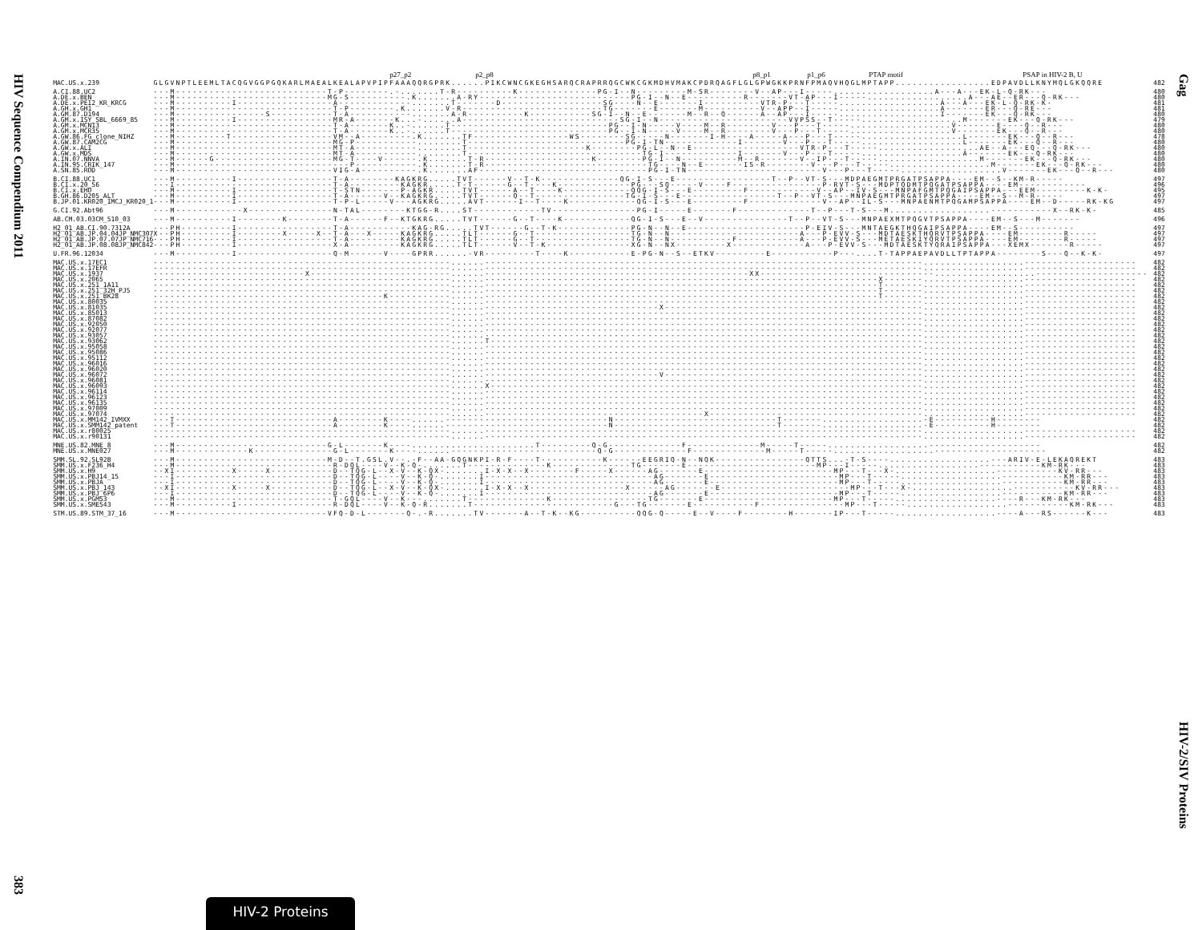HIV Sequence Compendium 2011
383
p27_p2 p2_p8 p8_p1 p1_p6 PTAP motif PSAP in HIV-2 B, U
| MAC.US.x.239 | GLGVNPTLEEMLTACQGVGGPGQKARLMAEALKEALAPVPIPFAAAQQRGPRK......PIKCWNCGKEGHSARQCRAPRRQGCWKCGKMDHVMAKCPDRQAGFLGLGPWGKKPRNFPMAQVHQGLMPTAPP.................EDPAVDLLKNYMQLGKQQRE | 482 |
| A.CI.88.UC2 | ---M---------------------------T-P--------.-.......T-R----------K--------------PG-I--N---------M-SR--------V--AP---I-----..................A---A---EK-L-Q-RK--- | 480 |
| A.DE.x.BEN | ---M---------------------------MG-S----------.K.......A-RY---------------------------PG-I--N--E----------R-------VT-AP---I-----..................A---AE--ER---Q-RK--- | 480 |
| A.DE.x.PEI2_KR_KRCG | ---M----------I-----------------A-------------.......T-------D------------------SG----N--E-------I----------VTR-P---T-----..................A---A---EK-L-Q-RK-K- | 481 |
| A.GH.x.GH1 | ---M----------------------------T-P--------.K.......V-R-------------------------TG-------E-------M----------V--APP--I-----..................A-------ER---Q-RE--- | 481 |
| A.GM.87.D194 | ---M----------------S-----------T-A-----------.......A-R----------K-----------SG-I--N--E-------M--R--Q------A--AP---I-----..................I-------EK---Q-RK--- | 480 |
| A.GM.x.ISY_SBL_6669_85 | ---M----------I-----------------MR-A-------K...-......A----------------------------SG-I--N-----------------------VVPSS--T-----..................M-------EK---Q-RK--- | 479 |
| A.GM.x.MCN13 | ---M----------------------------T-A-------K..-......T----------------------------PG--I-N-----V----M--R--------V---P---T-----..................V-------E----Q--R--- | 480 |
| A.GM.x.MCR35 | ---M----------------------------T-A-------K..-......T----------------------------PG--I-N-----V----M--R--------V---P---T-----..................V-------EK---Q--R--- | 480 |
| A.GW.86.FG_clone_NIHZ | ---M---------T------------------VM--A---------.K.......TF-----------------WS--------SG-----N-------I-H----A-----A---P---T-----..................L-------EK---Q--R--- | 478 |
| A.GW.87.CAM2CG | ---M----------------------------MG-P-----------........T----------------------------PG-I-TN-------------I-------V---P---T-----..................L-------EK---Q--R--- | 480 |
| A.GW.x.ALI | ---M----------------------------MT-A-----------........T---------------------K--------PG-L--N--E-------------------VTR-P---T-----..................AE--A---EQ---Q-RK--- | 480 |
| A.GW.x.MDS | ---M----------------------------MT-A-----------........T-------------------------------TG-I-------------I-------V---P---T-----..................A-------EK---Q-RK--- | 480 |
| A.IN.07.NNVA | ---M------G---------------------MG-T----V------.K.......T-R-------------------K--------PG-I--N----------M--R-------V--IP---T-----..................M-------EK---Q-RK--- | 480 |
| A.IN.95.CRIK_147 | ---M-------------------------------P-----------.K.......T-R-----------------------------TG----N--E-------IS-R--------V---P---T-----..................M-------EK---Q-RK--- | 480 |
| A.SN.85.ROD | ---M----------------------------VIG-A----------.K.......AF------------------------------PG-I-TN------------------------V---P---T-----..................V-------EK---Q--R--- | 480 |
| B.CI.88.UC1 | ---M----------I-----------------T-A--------KAGKRG.....TVT------V--T-K--------------QG-I-S---E-----------------T--P--VT-S---MDPAEGMTPRGATPSAPPA----EM--S--KM-R----- | 497 |
| B.CI.x.20_56 | ---I----------------------------T-A---------KAGKR.....T-T------G--T----K-------------PG---SQ-----V----F----------------P-RVT-S---MDPTQDMTPQGATPSAPPA----EM------------ | 496 |
| B.CI.x.EHO | ---M----------I-----------------T-STN-------P-AGKR.....TVT------A--T----K------------QQG-I-S---E---------F------------V--AP--IV-S---MNPAFGMTPQGAIPSAPPA---EEM---------K-K- | 495 |
| B.GH.86.D205_ALT | ---M----------I-----------------T-A------V--KAGKRG.....TVT------Q--T----------------TG-I-S---E-----------------T--P--VT-S---MNPAEGMTPRGATPSAPPA----EM--S--M-R----- | 497 |
| B.JP.01.KR020_IMCJ_KR020_1 | ---M----------I-----------------T-P-L-----V---AGKRG.....AVT------I--T----K------------QG-I-S---E---------F-------------V--AP--IL-S---MNPAENMTPQGAMPSAPPA----EM--D-----RK-KG | 497 |
| G.CI.92.Abt96 | ---M------------X---------------N-TAL--------KTGG-R....ST------------TV---------------PG-I-----E-------F-------------T--P---T-S---M..................-----------X--RK-K- | 485 |
| AB.CM.03.03CM_510_03 | ---M----------I--------K--------T-A------F--KTGKRG.....TVT------G--T----K------------QG-I-S---E--V---------------T--P--VT-S---MNPAEXMTPQGVTPSAPPA----EM--S---M------- | 496 |
| H2_01_AB.CI.90.7312A | ---PH---------I-----------------T-A-----------KAG-RG.....TVT------G--T-K-------------PG-N--N--E---------------------P-EIV-S---MNTAEGKTHQGAIPSAPPA----EM--S---------- | 497 |
| H2_01_AB.JP.04.04JP_NMC307 | X--PH---------I--------X-----X--T-A---X-----KAGKRG.....TLT------G--T-----------------TG-N--N-----------------------A---P-EVV-S---MDTAESKTHQRVTPSAPPA----EM--------R----- | 497 |
| H2_01_AB.JP.07.07JP_NMC716 | ---PH---------I-----------------T-A---------KAGKRG.....TLT------G--T-----------------TG-N--N-----------F-----------A---P-EVV-S---METAESKIYQRVTPSAPPA----EM--------R----- | 497 |
| H2_01_AB.JP.08.08JP_NMC842 | ---PH---------I-----------------X-A---------KAGKRG.....TLT------V--T-K---------------XG-N--NX---------X-------------A---P-EVV-S---MDTAESKTYQRAIPSAPPA---XEMX-------R----- | 497 |
| U.FR.96.12034 | ---M----------I-----------------Q-M------V----GPRR......-VR---------T----K-----------E-PG-N--S--ETKV---------E-----------P---....T-TAPPAEPAVDLLTPTAPPA--------S---Q--K-K- | 497 |
| MAC.US.x.17EC1 | -----------------------------------------------------......------------------------------------------------------------------------------..................-------------------- | 482 |
| MAC.US.x.17EFR | -----------------------------------------------------......------------------------------------------------------------------------------..................-------------------- | 482 |
| MAC.US.x.1937 | ---------------------------X-------------------------......-----------------------------------------------XX-------------------------------..................-------------------- | 482 |
| MAC.US.x.2065 | -----------------------------------------------------......----------------------------------------------------------------------X-------..................-------------------- | 482 |
| MAC.US.x.251_1A11 | -----------------------------------------------------......----------------------------------------------------------------------T-------..................-------------------- | 482 |
| MAC.US.x.251_32H_PJ5 | -----------------------------------------------------......----------------------------------------------------------------------T-------..................-------------------- | 482 |
| MAC.US.x.251_BK28 | -----------------------------------------K-----------......----------------------------------------------------------------------T-------..................-------------------- | 482 |
| MAC.US.x.80035 | -----------------------------------------------------......------------------------------------------------------------------------------..................-------------------- | 482 |
| MAC.US.x.81035 | -----------------------------------------------------......-------------------------------X----------------------------------------------..................-------------------- | 482 |
| MAC.US.x.85013 | -----------------------------------------------------......------------------------------------------------------------------------------..................-------------------- | 482 |
| MAC.US.x.87082 | -----------------------------------------------------......------------------------------------------------------------------------------..................-------------------- | 482 |
| MAC.US.x.92050 | -----------------------------------------------------......------------------------------------------------------------------------------..................-------------------- | 482 |
| MAC.US.x.92077 | -----------------------------------------------------......------------------------------------------------------------------------------..................-------------------- | 482 |
| MAC.US.x.93057 | -----------------------------------------------------......------------------------------------------------------------------------------..................-------------------- | 482 |
| MAC.US.x.93062 | -----------------------------------------------------......T-----------------------------------------------------------------------------..................-------------------- | 482 |
| MAC.US.x.95058 | -----------------------------------------------------......------------------------------------------------------------------------------..................-------------------- | 482 |
| MAC.US.x.95086 | -----------------------------------------------------......------------------------------------------------------------------------------..................-------------------- | 482 |
| MAC.US.x.95112 | -----------------------------------------------------......------------------------------------------------------------------------------..................-------------------- | 482 |
| MAC.US.x.96016 | -----------------------------------------------------......------------------------------------------------------------------------------..................-------------------- | 482 |
| MAC.US.x.96020 | -----------------------------------------------------......------------------------------------------------------------------------------..................-------------------- | 482 |
| MAC.US.x.96072 | -----------------------------------------------------......-------------------------------V----------------------------------------------..................-------------------- | 482 |
| MAC.US.x.96081 | -----------------------------------------------------......------------------------------------------------------------------------------..................-------------------- | 482 |
| MAC.US.x.96093 | -----------------------------------------------------......X-----------------------------------------------------------------------------..................-------------------- | 482 |
| MAC.US.x.96114 | -----------------------------------------------------......------------------------------------------------------------------------------..................-------------------- | 482 |
| MAC.US.x.96123 | -----------------------------------------------------......------------------------------------------------------------------------------..................-------------------- | 482 |
| MAC.US.x.96135 | -----------------------------------------------------......------------------------------------------------------------------------------..................-------------------- | 482 |
| MAC.US.x.97009 | -----------------------------------------------------......------------------------------------------------------------------------------..................-------------------- | 482 |
| MAC.US.x.97074 | -----------------------------------------------------......---------------------------------------X--------------------------------------..................-------------------- | 482 |
| MAC.US.x.MM142_IVMXX | ---T----------------------------A--------K----......-----------------------------N-----------------------------T-------..................-E----------H-------- | 482 |
| MAC.US.x.SMM142_patent | ---T----------------------------A--------K----......-----------------------------N-----------------------------T-------..................-E----------H-------- | 482 |
| MAC.US.x.r80025 | -----------------------------------------------------......------------------------------------------------------------------------------..................-------------------- | 482 |
| MAC.US.x.r90131 | -----------------------------------------------------......------------------------------------------------------------------------------..................-------------------- | 482 |
| MNE.US.82.MNE_8 | ---M---------------------------G-L-------K----......................T---------Q-G-------------F-------------M-----T-----..................-------------------- | 482 |
| MNE.US.x.MNE027 | ---M-------------K--------------G-L-------K----......--------------------------Q-G-------------F-------------M-----T-----..................-------------------- | 482 |
| SMM.SL.92.SL92B | ---M---------------------------M-D--T.GSL.V--.-F--AA-GQGNKPI-R-F----T-----------K------EEGRIQ-N--NQK----------------QTTS...-T-S----..................---ARIV-E-LEKAQREKT | 483 |
| SMM.US.x.F236_H4 | ---M----------------------------R-DQL----V--K-Q-.......T--------------K--------------TG-------E-----------------------MP---I-----..................-----------KM-RK--- | 483 |
| SMM.US.x.H9 | --XI----------X-----X-----------D--TQG-L--X-V--K-QX-.......I-X-X--X--------F-----X------AG-------E-----------------------MP---T---X-..................-----------KV-RR--- | 483 |
| SMM.US.x.PBJ14_15 | ---I----------------------------D--TQG-L----V--K-Q-.......I------------------------------AG-------E-----------------------MP---T-----..................-----------KM-RR--- | 483 |
| SMM.US.x.PBJA | ---I----------------------------D--TQG-L----V--K-Q-.......I------------------------------AG-------E-----------------------MP---T-----..................-----------KM-RR--- | 483 |
| SMM.US.x.PBJ_143 | --XI----------X-----X-----------D--TQG-L--X-V--K-QX-.......I-X-X--X-----------------X------AG-------E-----------------------MP---T---X-..................-----------KV-RR--- | 483 |
| SMM.US.x.PBJ_6P6 | ---I----------------------------D--TQG-L----V--K-Q-.......I------------------------------AG-------E-----------------------MP---T-----..................-----------KM-RR--- | 483 |
| SMM.US.x.PGM53 | ---M----------------------------T-GQL----V--K---.......T--------------K-----------------TG-------E-----------------------MP---T-----..................----R---KM-RK--- | 483 |
| SMM.US.x.SME543 | ---M----------I-----------------R-DQL----V--K-Q-R.......T-------------------------G---TG-------E-----------F---------------MP---T-----..................-----------KM-RK--- | 483 |
| STM.US.89.STM_37_16 | ---M---------------------------VFQ-D-L-------Q-.-R.......TV-------A--T-K--KG----------QQG-Q-----E--V----F--------H-------IP---T-----..................----A---RS------K--- | 483 |
Gag
HIV-2/SIV Proteins
HIV-2 Proteins